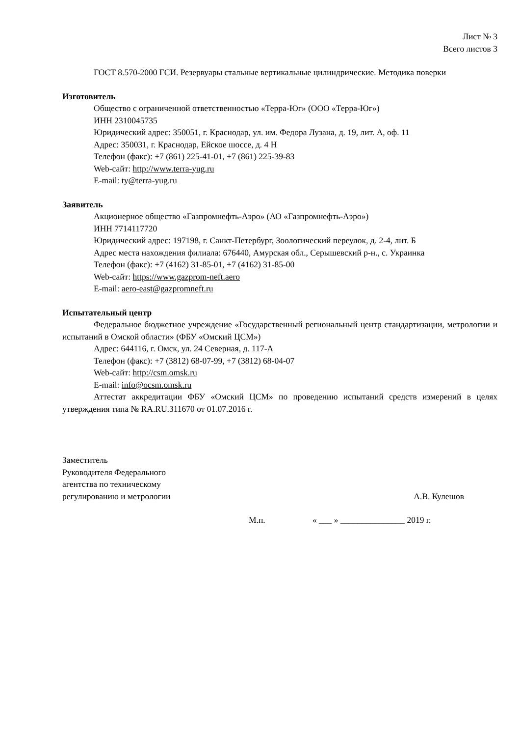Лист № 3
Всего листов 3
ГОСТ 8.570-2000 ГСИ. Резервуары стальные вертикальные цилиндрические. Методика поверки
Изготовитель
Общество с ограниченной ответственностью «Терра-Юг» (ООО «Терра-Юг»)
ИНН 2310045735
Юридический адрес: 350051, г. Краснодар, ул. им. Федора Лузана, д. 19, лит. А, оф. 11
Адрес: 350031, г. Краснодар, Ейское шоссе, д. 4 Н
Телефон (факс): +7 (861) 225-41-01, +7 (861) 225-39-83
Web-сайт: http://www.terra-yug.ru
E-mail: ty@terra-yug.ru
Заявитель
Акционерное общество «Газпромнефть-Аэро» (АО «Газпромнефть-Аэро»)
ИНН 7714117720
Юридический адрес: 197198, г. Санкт-Петербург, Зоологический переулок, д. 2-4, лит. Б
Адрес места нахождения филиала: 676440, Амурская обл., Серышевский р-н., с. Украинка
Телефон (факс): +7 (4162) 31-85-01, +7 (4162) 31-85-00
Web-сайт: https://www.gazprom-neft.aero
E-mail: aero-east@gazpromneft.ru
Испытательный центр
Федеральное бюджетное учреждение «Государственный региональный центр стандартизации, метрологии и испытаний в Омской области» (ФБУ «Омский ЦСМ»)
Адрес: 644116, г. Омск, ул. 24 Северная, д. 117-А
Телефон (факс): +7 (3812) 68-07-99, +7 (3812) 68-04-07
Web-сайт: http://csm.omsk.ru
E-mail: info@ocsm.omsk.ru
Аттестат аккредитации ФБУ «Омский ЦСМ» по проведению испытаний средств измерений в целях утверждения типа № RA.RU.311670 от 01.07.2016 г.
Заместитель
Руководителя Федерального
агентства по техническому
регулированию и метрологии
А.В. Кулешов
М.п. « ___ » _______________ 2019 г.